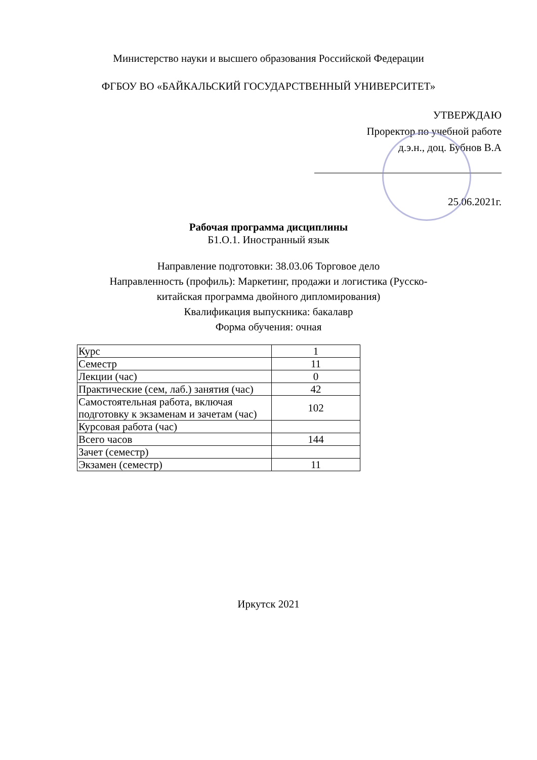Министерство науки и высшего образования Российской Федерации
ФГБОУ ВО «БАЙКАЛЬСКИЙ ГОСУДАРСТВЕННЫЙ УНИВЕРСИТЕТ»
УТВЕРЖДАЮ
Проректор по учебной работе
д.э.н., доц. Бубнов В.А
25.06.2021г.
Рабочая программа дисциплины
Б1.О.1. Иностранный язык
Направление подготовки: 38.03.06 Торговое дело
Направленность (профиль): Маркетинг, продажи и логистика (Русско-
китайская программа двойного дипломирования)
Квалификация выпускника: бакалавр
Форма обучения: очная
| Курс | 1 |
| Семестр | 11 |
| Лекции (час) | 0 |
| Практические (сем, лаб.) занятия (час) | 42 |
| Самостоятельная работа, включая подготовку к экзаменам и зачетам (час) | 102 |
| Курсовая работа (час) | |
| Всего часов | 144 |
| Зачет (семестр) | |
| Экзамен (семестр) | 11 |
Иркутск 2021